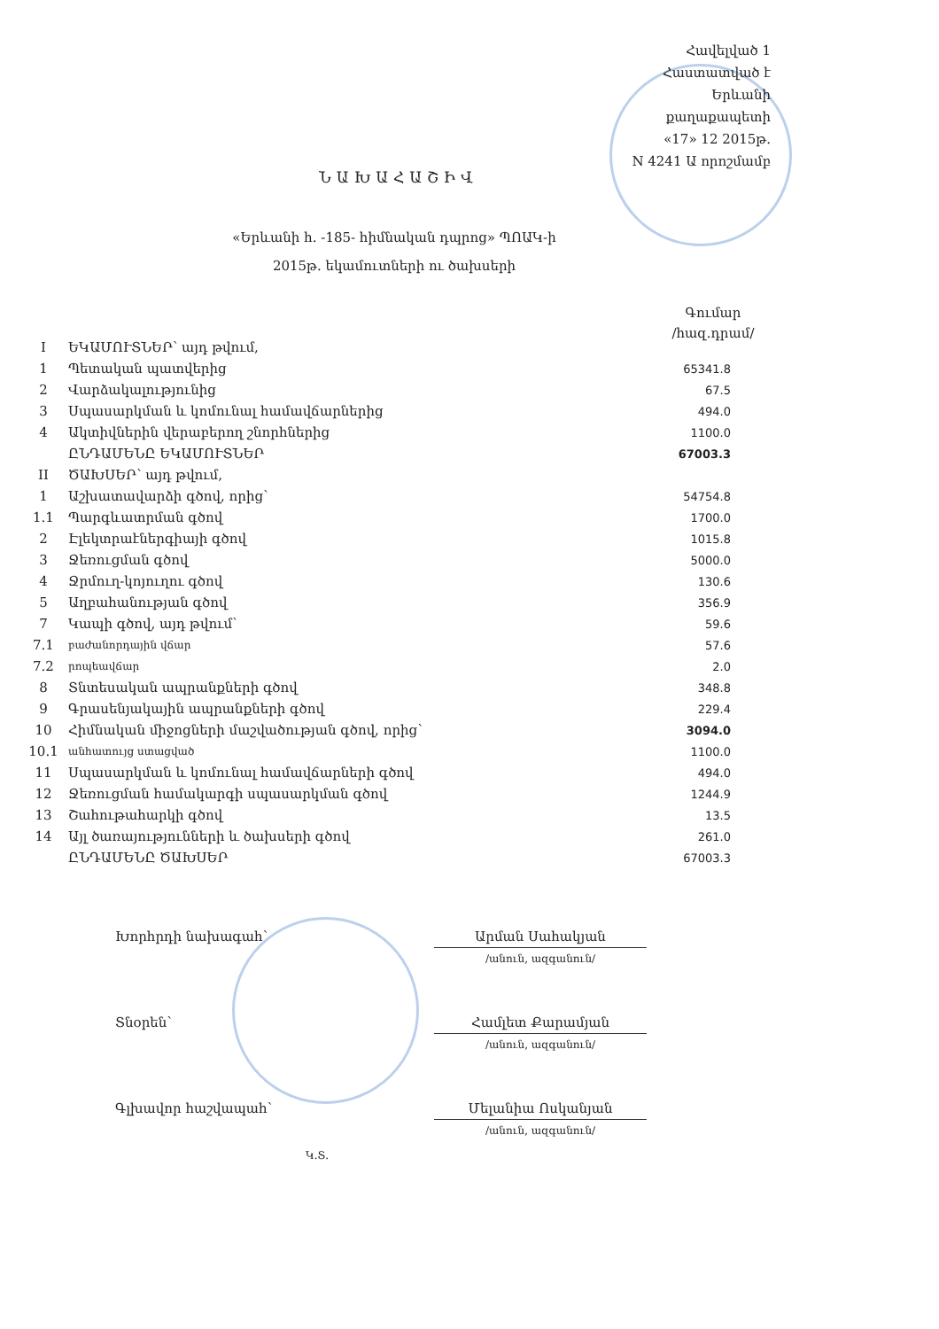Հավելված 1
Հաստատված է
Երևանի քաղաքապետի
«17» 12 2015թ.
N 4241 Ա որոշմամբ
ՆԱԽԱՀԱՇԻՎ
«Երևանի h. -185- հիմնական դպրոց» ՊՈԱԿ-ի
2015թ. եկամուտների ու ծախսերի
Գումար
/հազ.դրամ/
| I | ԵԿԱՄՈՒՏՆԵՐ՝ այդ թվում, | |
| 1 | Պետական պատվերից | 65341.8 |
| 2 | Վարձակալությունից | 67.5 |
| 3 | Սպասարկման և կոմունալ համավճարներից | 494.0 |
| 4 | Ակտիվներին վերաբերող շնորհներից | 1100.0 |
| | ԸՆԴԱՄԵՆԸ ԵԿԱՄՈՒՏՆԵՐ | 67003.3 |
| II | ԾԱԽՍԵՐ՝ այդ թվում, | |
| 1 | Աշխատավարձի գծով, որից՝ | 54754.8 |
| 1.1 | Պարգևատրման գծով | 1700.0 |
| 2 | Էլեկտրաէներգիայի գծով | 1015.8 |
| 3 | Ջեռուցման գծով | 5000.0 |
| 4 | Ջրմուղ-կոյուղու գծով | 130.6 |
| 5 | Աղբահանության գծով | 356.9 |
| 7 | Կապի գծով, այդ թվում՝ | 59.6 |
| 7.1 | բաժանորդային վճար | 57.6 |
| 7.2 | րոպեավճար | 2.0 |
| 8 | Տնտեսական ապրանքների գծով | 348.8 |
| 9 | Գրասենյակային ապրանքների գծով | 229.4 |
| 10 | Հիմնական միջոցների մաշվածության գծով, որից՝ | 3094.0 |
| 10.1 | անհատույց ստացված | 1100.0 |
| 11 | Սպասարկման և կոմունալ համավճարների գծով | 494.0 |
| 12 | Ջեռուցման համակարգի սպասարկման գծով | 1244.9 |
| 13 | Շահութահարկի գծով | 13.5 |
| 14 | Այլ ծառայությունների և ծախսերի գծով | 261.0 |
| | ԸՆԴԱՄԵՆԸ ԾԱԽՍԵՐ | 67003.3 |
Խորհրդի նախագահ՝ Արման Սահակյան
/անուն, ազգանուն/
Տնօրեն՝ Համլետ Քարամյան
/անուն, ազգանուն/
Գլխավոր հաշվապահ՝ Մելանիա Ոսկանյան
/անուն, ազգանուն/
Կ.Տ.